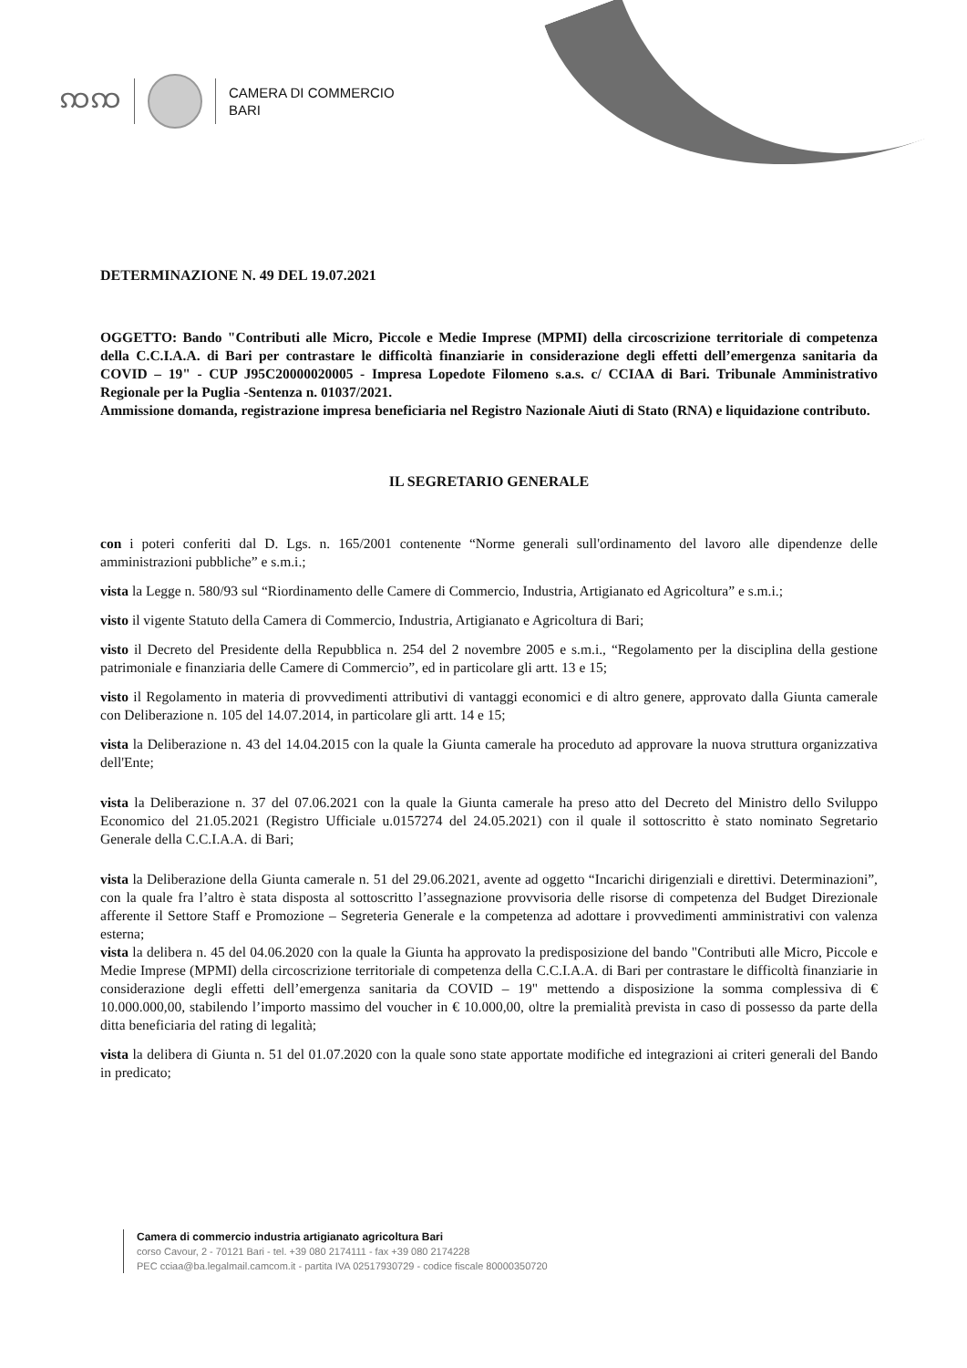ꩡꩡ
CAMERA DI COMMERCIO
BARI
DETERMINAZIONE N. 49 DEL 19.07.2021
OGGETTO: Bando "Contributi alle Micro, Piccole e Medie Imprese (MPMI) della circoscrizione territoriale di competenza della C.C.I.A.A. di Bari per contrastare le difficoltà finanziarie in considerazione degli effetti dell’emergenza sanitaria da COVID – 19" - CUP J95C20000020005 - Impresa Lopedote Filomeno s.a.s. c/ CCIAA di Bari. Tribunale Amministrativo Regionale per la Puglia -Sentenza n. 01037/2021.
Ammissione domanda, registrazione impresa beneficiaria nel Registro Nazionale Aiuti di Stato (RNA) e liquidazione contributo.
IL SEGRETARIO GENERALE
con i poteri conferiti dal D. Lgs. n. 165/2001 contenente “Norme generali sull'ordinamento del lavoro alle dipendenze delle amministrazioni pubbliche” e s.m.i.;
vista la Legge n. 580/93 sul “Riordinamento delle Camere di Commercio, Industria, Artigianato ed Agricoltura” e s.m.i.;
visto il vigente Statuto della Camera di Commercio, Industria, Artigianato e Agricoltura di Bari;
visto il Decreto del Presidente della Repubblica n. 254 del 2 novembre 2005 e s.m.i., “Regolamento per la disciplina della gestione patrimoniale e finanziaria delle Camere di Commercio”, ed in particolare gli artt. 13 e 15;
visto il Regolamento in materia di provvedimenti attributivi di vantaggi economici e di altro genere, approvato dalla Giunta camerale con Deliberazione n. 105 del 14.07.2014, in particolare gli artt. 14 e 15;
vista la Deliberazione n. 43 del 14.04.2015 con la quale la Giunta camerale ha proceduto ad approvare la nuova struttura organizzativa dell'Ente;
vista la Deliberazione n. 37 del 07.06.2021 con la quale la Giunta camerale ha preso atto del Decreto del Ministro dello Sviluppo Economico del 21.05.2021 (Registro Ufficiale u.0157274 del 24.05.2021) con il quale il sottoscritto è stato nominato Segretario Generale della C.C.I.A.A. di Bari;
vista la Deliberazione della Giunta camerale n. 51 del 29.06.2021, avente ad oggetto “Incarichi dirigenziali e direttivi. Determinazioni”, con la quale fra l’altro è stata disposta al sottoscritto l’assegnazione provvisoria delle risorse di competenza del Budget Direzionale afferente il Settore Staff e Promozione – Segreteria Generale e la competenza ad adottare i provvedimenti amministrativi con valenza esterna;
vista la delibera n. 45 del 04.06.2020 con la quale la Giunta ha approvato la predisposizione del bando "Contributi alle Micro, Piccole e Medie Imprese (MPMI) della circoscrizione territoriale di competenza della C.C.I.A.A. di Bari per contrastare le difficoltà finanziarie in considerazione degli effetti dell’emergenza sanitaria da COVID – 19" mettendo a disposizione la somma complessiva di € 10.000.000,00, stabilendo l’importo massimo del voucher in € 10.000,00, oltre la premialità prevista in caso di possesso da parte della ditta beneficiaria del rating di legalità;
vista la delibera di Giunta n. 51 del 01.07.2020 con la quale sono state apportate modifiche ed integrazioni ai criteri generali del Bando in predicato;
Camera di commercio industria artigianato agricoltura Bari
corso Cavour, 2 - 70121 Bari - tel. +39 080 2174111 - fax +39 080 2174228
PEC cciaa@ba.legalmail.camcom.it - partita IVA 02517930729 - codice fiscale 80000350720